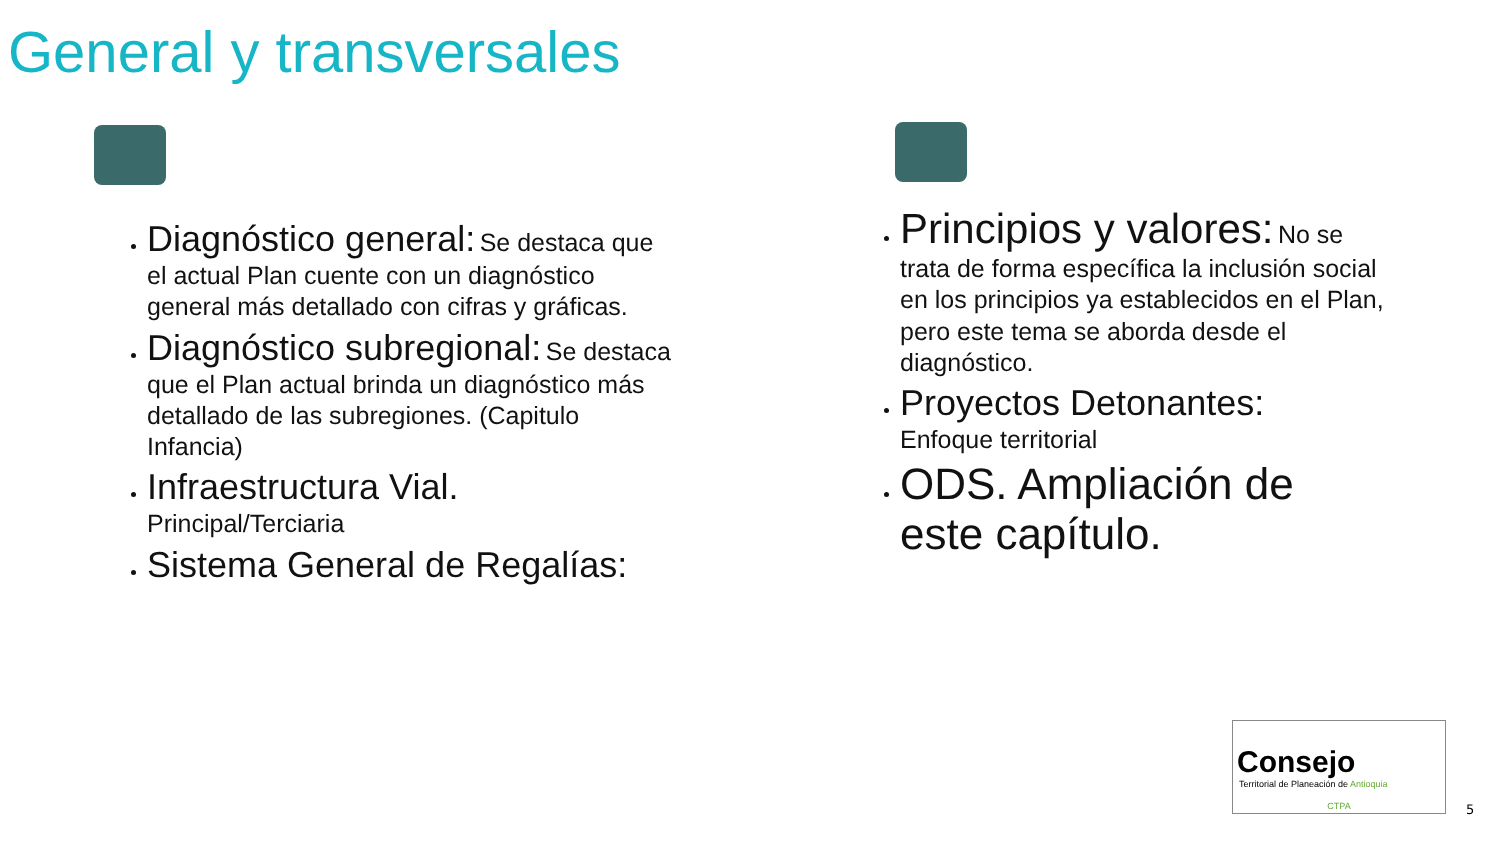General y transversales
Diagnóstico general: Se destaca que el actual Plan cuente con un diagnóstico general más detallado con cifras y gráficas.
Diagnóstico subregional: Se destaca que el Plan actual brinda un diagnóstico más detallado de las subregiones. (Capitulo Infancia)
Infraestructura Vial.
Principal/Terciaria
Sistema General de Regalías:
Principios y valores: No se trata de forma específica la inclusión social en los principios ya establecidos en el Plan, pero este tema se aborda desde el diagnóstico.
Proyectos Detonantes:
Enfoque territorial
ODS. Ampliación de este capítulo.
Consejo
Territorial de Planeación de Antioquia
CTPA
5